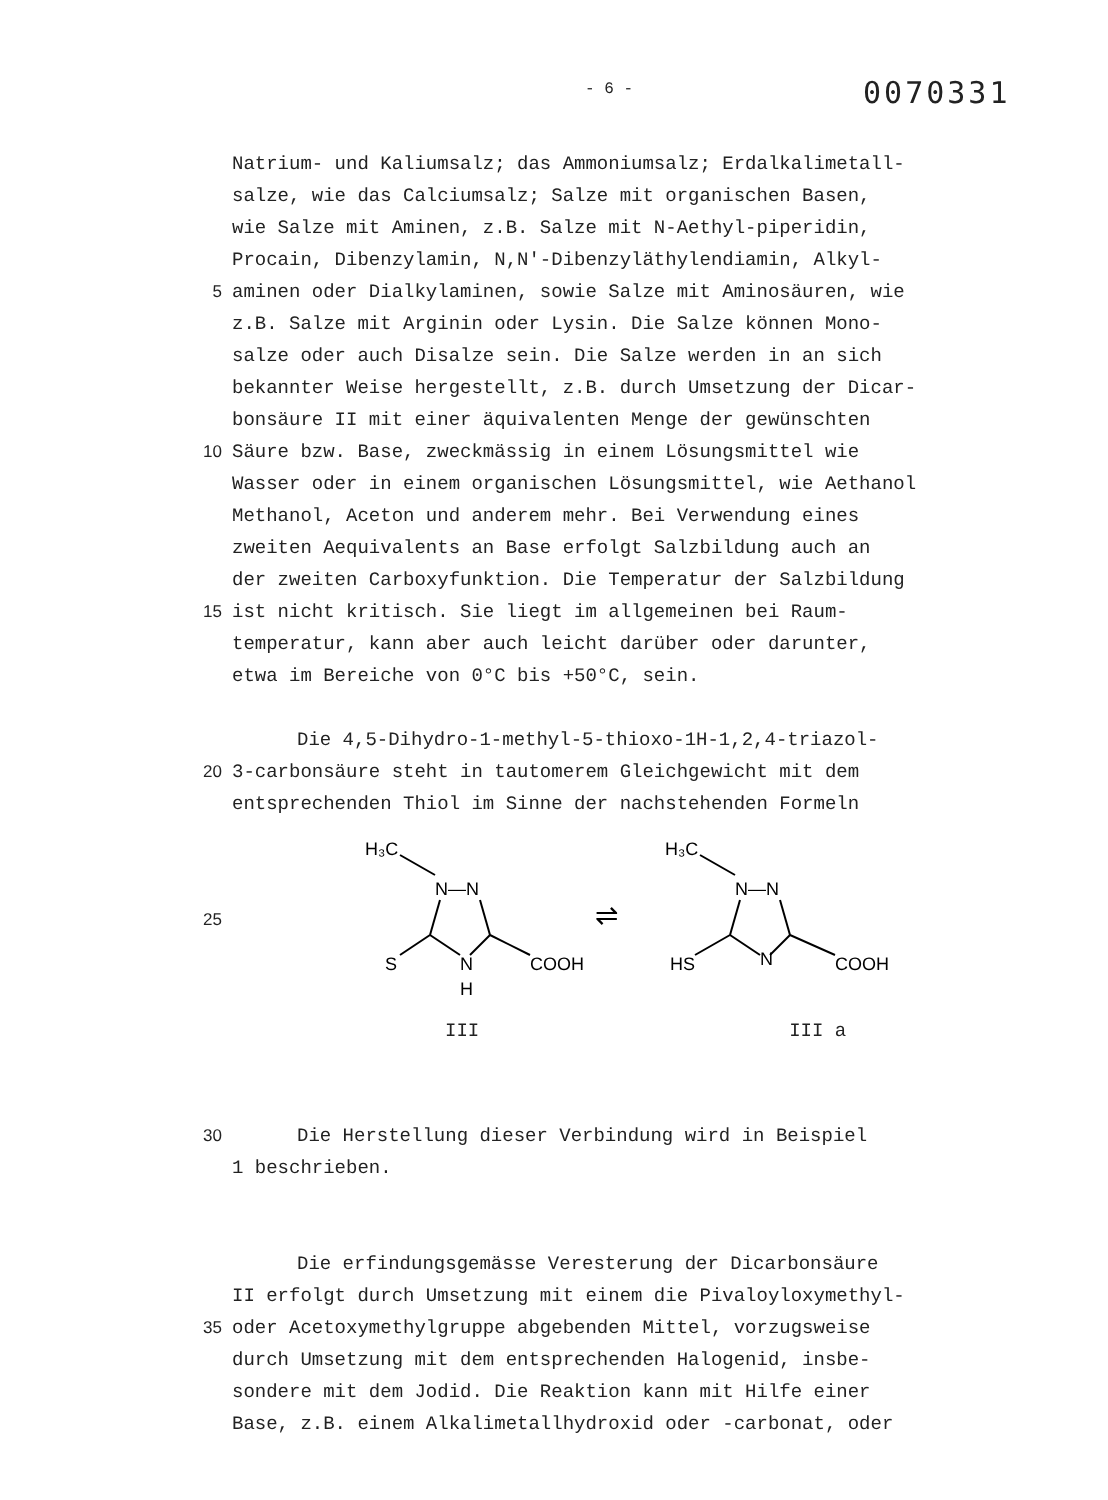- 6 -
0070331
Natrium- und Kaliumsalz; das Ammoniumsalz; Erdalkalimetall-
salze, wie das Calciumsalz; Salze mit organischen Basen,
wie Salze mit Aminen, z.B. Salze mit N-Aethyl-piperidin,
Procain, Dibenzylamin, N,N'-Dibenzyläthylendiamin, Alkyl-
5 aminen oder Dialkylaminen, sowie Salze mit Aminosäuren, wie
z.B. Salze mit Arginin oder Lysin. Die Salze können Mono-
salze oder auch Disalze sein. Die Salze werden in an sich
bekannter Weise hergestellt, z.B. durch Umsetzung der Dicar-
bonsäure II mit einer äquivalenten Menge der gewünschten
10 Säure bzw. Base, zweckmässig in einem Lösungsmittel wie
Wasser oder in einem organischen Lösungsmittel, wie Aethanol
Methanol, Aceton und anderem mehr. Bei Verwendung eines
zweiten Aequivalents an Base erfolgt Salzbildung auch an
der zweiten Carboxyfunktion. Die Temperatur der Salzbildung
15 ist nicht kritisch. Sie liegt im allgemeinen bei Raum-
temperatur, kann aber auch leicht darüber oder darunter,
etwa im Bereiche von 0°C bis +50°C, sein.
Die 4,5-Dihydro-1-methyl-5-thioxo-1H-1,2,4-triazol-
20 3-carbonsäure steht in tautomerem Gleichgewicht mit dem
entsprechenden Thiol im Sinne der nachstehenden Formeln
25
H₃C
N—N
S
N
H
COOH
⇌
H₃C
N—N
HS
N
COOH
III III a
30 Die Herstellung dieser Verbindung wird in Beispiel
1 beschrieben.
Die erfindungsgemässe Veresterung der Dicarbonsäure
II erfolgt durch Umsetzung mit einem die Pivaloyloxymethyl-
35 oder Acetoxymethylgruppe abgebenden Mittel, vorzugsweise
durch Umsetzung mit dem entsprechenden Halogenid, insbe-
sondere mit dem Jodid. Die Reaktion kann mit Hilfe einer
Base, z.B. einem Alkalimetallhydroxid oder -carbonat, oder